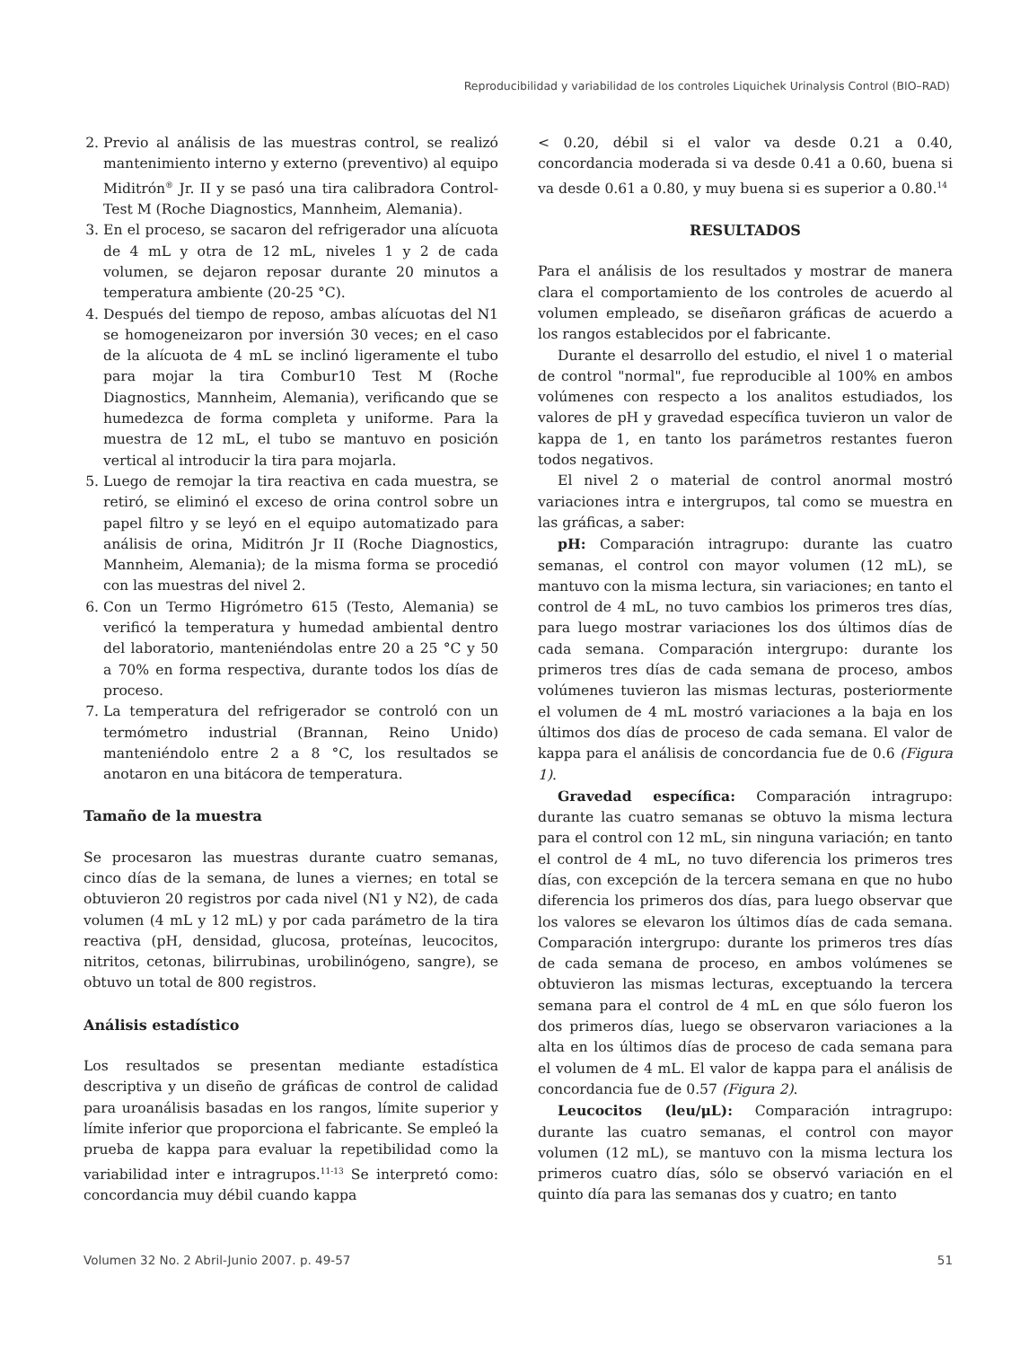Reproducibilidad y variabilidad de los controles Liquichek Urinalysis Control (BIO–RAD)
2. Previo al análisis de las muestras control, se realizó mantenimiento interno y externo (preventivo) al equipo Miditrón<sup>®</sup> Jr. II y se pasó una tira calibradora Control-Test M (Roche Diagnostics, Mannheim, Alemania).
3. En el proceso, se sacaron del refrigerador una alícuota de 4 mL y otra de 12 mL, niveles 1 y 2 de cada volumen, se dejaron reposar durante 20 minutos a temperatura ambiente (20-25 °C).
4. Después del tiempo de reposo, ambas alícuotas del N1 se homogeneizaron por inversión 30 veces; en el caso de la alícuota de 4 mL se inclinó ligeramente el tubo para mojar la tira Combur10 Test M (Roche Diagnostics, Mannheim, Alemania), verificando que se humedezca de forma completa y uniforme. Para la muestra de 12 mL, el tubo se mantuvo en posición vertical al introducir la tira para mojarla.
5. Luego de remojar la tira reactiva en cada muestra, se retiró, se eliminó el exceso de orina control sobre un papel filtro y se leyó en el equipo automatizado para análisis de orina, Miditrón Jr II (Roche Diagnostics, Mannheim, Alemania); de la misma forma se procedió con las muestras del nivel 2.
6. Con un Termo Higrómetro 615 (Testo, Alemania) se verificó la temperatura y humedad ambiental dentro del laboratorio, manteniéndolas entre 20 a 25 °C y 50 a 70% en forma respectiva, durante todos los días de proceso.
7. La temperatura del refrigerador se controló con un termómetro industrial (Brannan, Reino Unido) manteniéndolo entre 2 a 8 °C, los resultados se anotaron en una bitácora de temperatura.
Tamaño de la muestra
Se procesaron las muestras durante cuatro semanas, cinco días de la semana, de lunes a viernes; en total se obtuvieron 20 registros por cada nivel (N1 y N2), de cada volumen (4 mL y 12 mL) y por cada parámetro de la tira reactiva (pH, densidad, glucosa, proteínas, leucocitos, nitritos, cetonas, bilirrubinas, urobilinógeno, sangre), se obtuvo un total de 800 registros.
Análisis estadístico
Los resultados se presentan mediante estadística descriptiva y un diseño de gráficas de control de calidad para uroanálisis basadas en los rangos, límite superior y límite inferior que proporciona el fabricante. Se empleó la prueba de kappa para evaluar la repetibilidad como la variabilidad inter e intragrupos.<sup>11-13</sup> Se interpretó como: concordancia muy débil cuando kappa
< 0.20, débil si el valor va desde 0.21 a 0.40, concordancia moderada si va desde 0.41 a 0.60, buena si va desde 0.61 a 0.80, y muy buena si es superior a 0.80.<sup>14</sup>
RESULTADOS
Para el análisis de los resultados y mostrar de manera clara el comportamiento de los controles de acuerdo al volumen empleado, se diseñaron gráficas de acuerdo a los rangos establecidos por el fabricante.
Durante el desarrollo del estudio, el nivel 1 o material de control "normal", fue reproducible al 100% en ambos volúmenes con respecto a los analitos estudiados, los valores de pH y gravedad específica tuvieron un valor de kappa de 1, en tanto los parámetros restantes fueron todos negativos.
El nivel 2 o material de control anormal mostró variaciones intra e intergrupos, tal como se muestra en las gráficas, a saber:
pH: Comparación intragrupo: durante las cuatro semanas, el control con mayor volumen (12 mL), se mantuvo con la misma lectura, sin variaciones; en tanto el control de 4 mL, no tuvo cambios los primeros tres días, para luego mostrar variaciones los dos últimos días de cada semana. Comparación intergrupo: durante los primeros tres días de cada semana de proceso, ambos volúmenes tuvieron las mismas lecturas, posteriormente el volumen de 4 mL mostró variaciones a la baja en los últimos dos días de proceso de cada semana. El valor de kappa para el análisis de concordancia fue de 0.6 (Figura 1).
Gravedad específica: Comparación intragrupo: durante las cuatro semanas se obtuvo la misma lectura para el control con 12 mL, sin ninguna variación; en tanto el control de 4 mL, no tuvo diferencia los primeros tres días, con excepción de la tercera semana en que no hubo diferencia los primeros dos días, para luego observar que los valores se elevaron los últimos días de cada semana. Comparación intergrupo: durante los primeros tres días de cada semana de proceso, en ambos volúmenes se obtuvieron las mismas lecturas, exceptuando la tercera semana para el control de 4 mL en que sólo fueron los dos primeros días, luego se observaron variaciones a la alta en los últimos días de proceso de cada semana para el volumen de 4 mL. El valor de kappa para el análisis de concordancia fue de 0.57 (Figura 2).
Leucocitos (leu/μL): Comparación intragrupo: durante las cuatro semanas, el control con mayor volumen (12 mL), se mantuvo con la misma lectura los primeros cuatro días, sólo se observó variación en el quinto día para las semanas dos y cuatro; en tanto
Volumen 32 No. 2 Abril-Junio 2007. p. 49-57 51